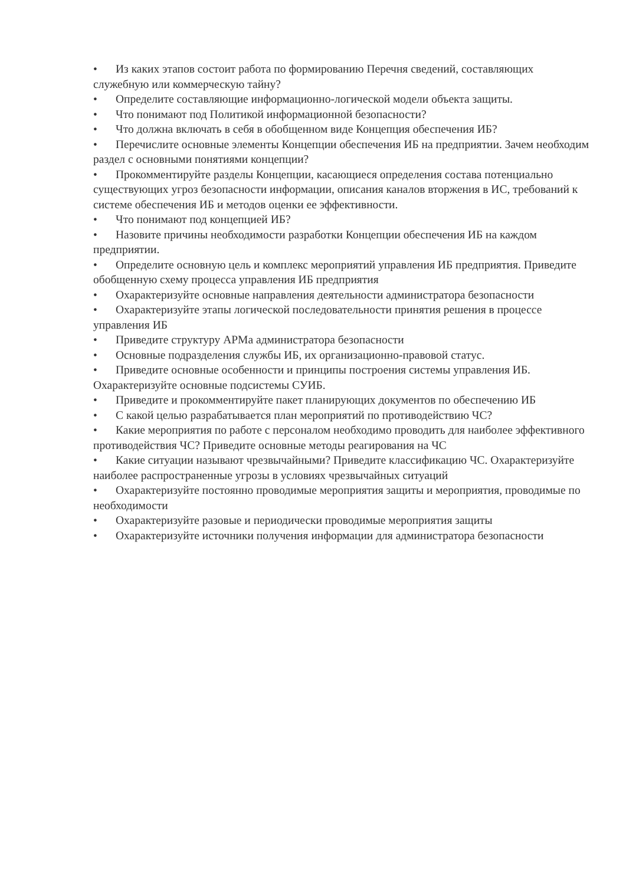• Из каких этапов состоит работа по формированию Перечня сведений, составляющих служебную или коммерческую тайну?
• Определите составляющие информационно-логической модели объекта защиты.
• Что понимают под Политикой информационной безопасности?
• Что должна включать в себя в обобщенном виде Концепция обеспечения ИБ?
• Перечислите основные элементы Концепции обеспечения ИБ на предприятии. Зачем необходим раздел с основными понятиями концепции?
• Прокомментируйте разделы Концепции, касающиеся определения состава потенциально существующих угроз безопасности информации, описания каналов вторжения в ИС, требований к системе обеспечения ИБ и методов оценки ее эффективности.
• Что понимают под концепцией ИБ?
• Назовите причины необходимости разработки Концепции обеспечения ИБ на каждом предприятии.
• Определите основную цель и комплекс мероприятий управления ИБ предприятия. Приведите обобщенную схему процесса управления ИБ предприятия
• Охарактеризуйте основные направления деятельности администратора безопасности
• Охарактеризуйте этапы логической последовательности принятия решения в процессе управления ИБ
• Приведите структуру АРМа администратора безопасности
• Основные подразделения службы ИБ, их организационно-правовой статус.
• Приведите основные особенности и принципы построения системы управления ИБ. Охарактеризуйте основные подсистемы СУИБ.
• Приведите и прокомментируйте пакет планирующих документов по обеспечению ИБ
• С какой целью разрабатывается план мероприятий по противодействию ЧС?
• Какие мероприятия по работе с персоналом необходимо проводить для наиболее эффективного противодействия ЧС? Приведите основные методы реагирования на ЧС
• Какие ситуации называют чрезвычайными? Приведите классификацию ЧС. Охарактеризуйте наиболее распространенные угрозы в условиях чрезвычайных ситуаций
• Охарактеризуйте постоянно проводимые мероприятия защиты и мероприятия, проводимые по необходимости
• Охарактеризуйте разовые и периодически проводимые мероприятия защиты
• Охарактеризуйте источники получения информации для администратора безопасности